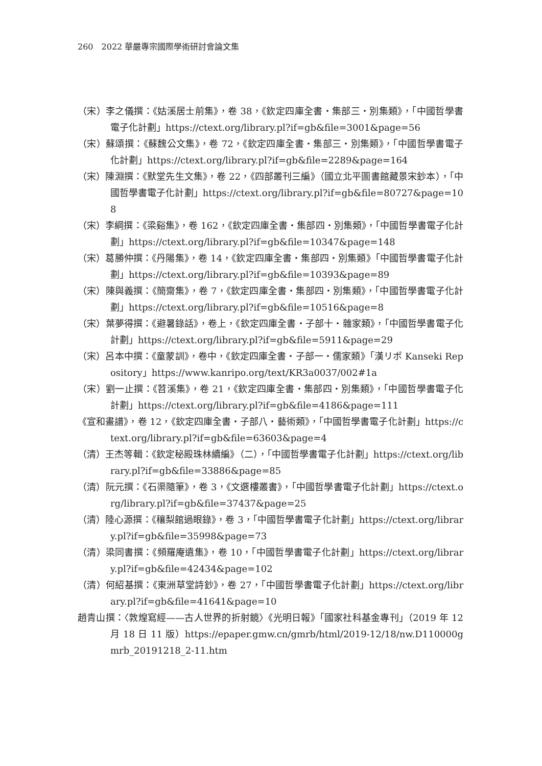260　2022 華嚴專宗國際學術研討會論文集
（宋）李之儀撰：《姑溪居士前集》，卷 38，《欽定四庫全書・集部三・別集類》，「中國哲學書電子化計劃」https://ctext.org/library.pl?if=gb&file=3001&page=56
（宋）蘇頌撰：《蘇魏公文集》，卷 72，《欽定四庫全書・集部三・別集類》，「中國哲學書電子化計劃」https://ctext.org/library.pl?if=gb&file=2289&page=164
（宋）陳淵撰：《默堂先生文集》，卷 22，《四部叢刊三編》（國立北平圖書館藏景宋鈔本），「中國哲學書電子化計劃」https://ctext.org/library.pl?if=gb&file=80727&page=108
（宋）李綱撰：《梁谿集》，卷 162，《欽定四庫全書・集部四・別集類》，「中國哲學書電子化計劃」https://ctext.org/library.pl?if=gb&file=10347&page=148
（宋）葛勝仲撰：《丹陽集》，卷 14，《欽定四庫全書・集部四・別集類》「中國哲學書電子化計劃」https://ctext.org/library.pl?if=gb&file=10393&page=89
（宋）陳與義撰：《簡齋集》，卷 7，《欽定四庫全書・集部四・別集類》，「中國哲學書電子化計劃」https://ctext.org/library.pl?if=gb&file=10516&page=8
（宋）葉夢得撰：《避暑錄話》，卷上，《欽定四庫全書・子部十・雜家類》，「中國哲學書電子化計劃」https://ctext.org/library.pl?if=gb&file=5911&page=29
（宋）呂本中撰：《童蒙訓》，卷中，《欽定四庫全書・子部一・儒家類》「漢リポ Kanseki Repository」https://www.kanripo.org/text/KR3a0037/002#1a
（宋）劉一止撰：《苕溪集》，卷 21，《欽定四庫全書・集部四・別集類》，「中國哲學書電子化計劃」https://ctext.org/library.pl?if=gb&file=4186&page=111
《宣和畫譜》，卷 12，《欽定四庫全書・子部八・藝術類》，「中國哲學書電子化計劃」https://ctext.org/library.pl?if=gb&file=63603&page=4
（清）王杰等輯：《欽定秘殿珠林續編》（二），「中國哲學書電子化計劃」https://ctext.org/library.pl?if=gb&file=33886&page=85
（清）阮元撰：《石渠隨筆》，卷 3，《文選樓叢書》，「中國哲學書電子化計劃」https://ctext.org/library.pl?if=gb&file=37437&page=25
（清）陸心源撰：《穰梨館過眼錄》，卷 3，「中國哲學書電子化計劃」https://ctext.org/library.pl?if=gb&file=35998&page=73
（清）梁同書撰：《頻羅庵遺集》，卷 10，「中國哲學書電子化計劃」https://ctext.org/library.pl?if=gb&file=42434&page=102
（清）何紹基撰：《東洲草堂詩鈔》，卷 27，「中國哲學書電子化計劃」https://ctext.org/library.pl?if=gb&file=41641&page=10
趙青山撰：〈敦煌寫經——古人世界的折射鏡〉《光明日報》「國家社科基金專刊」（2019 年 12 月 18 日 11 版）https://epaper.gmw.cn/gmrb/html/2019-12/18/nw.D110000gmrb_20191218_2-11.htm